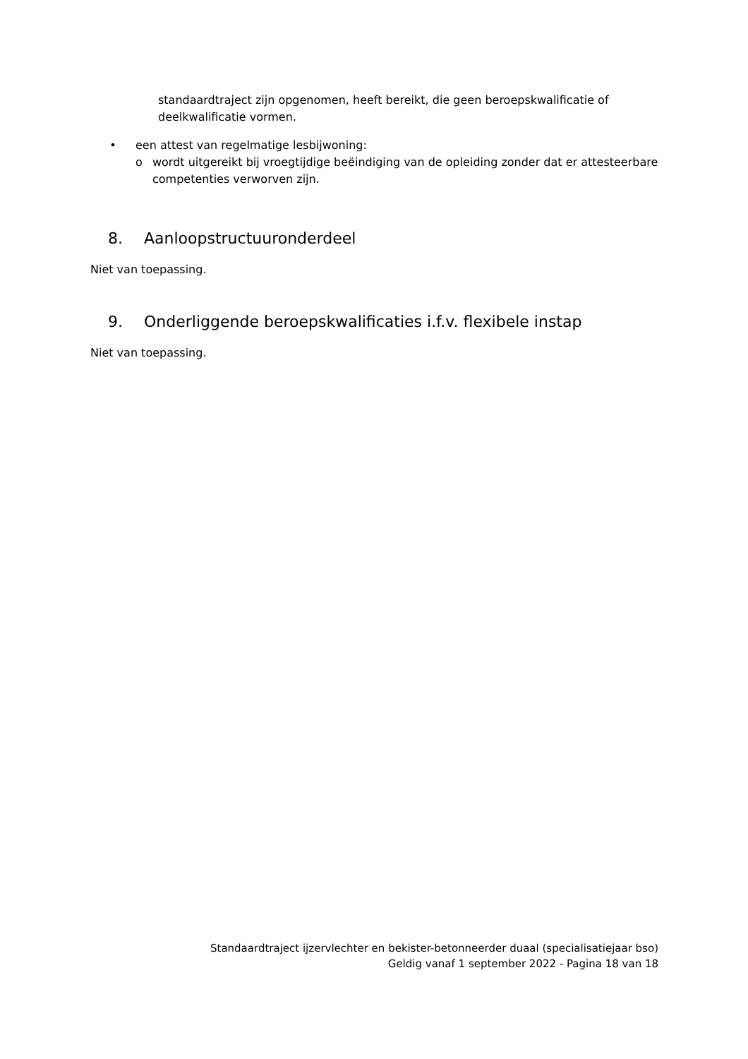standaardtraject zijn opgenomen, heeft bereikt, die geen beroepskwalificatie of deelkwalificatie vormen.
• een attest van regelmatige lesbijwoning:
o wordt uitgereikt bij vroegtijdige beëindiging van de opleiding zonder dat er attesteerbare competenties verworven zijn.
8. Aanloopstructuuronderdeel
Niet van toepassing.
9. Onderliggende beroepskwalificaties i.f.v. flexibele instap
Niet van toepassing.
Standaardtraject ijzervlechter en bekister-betonneerder duaal (specialisatiejaar bso)
Geldig vanaf 1 september 2022 - Pagina 18 van 18